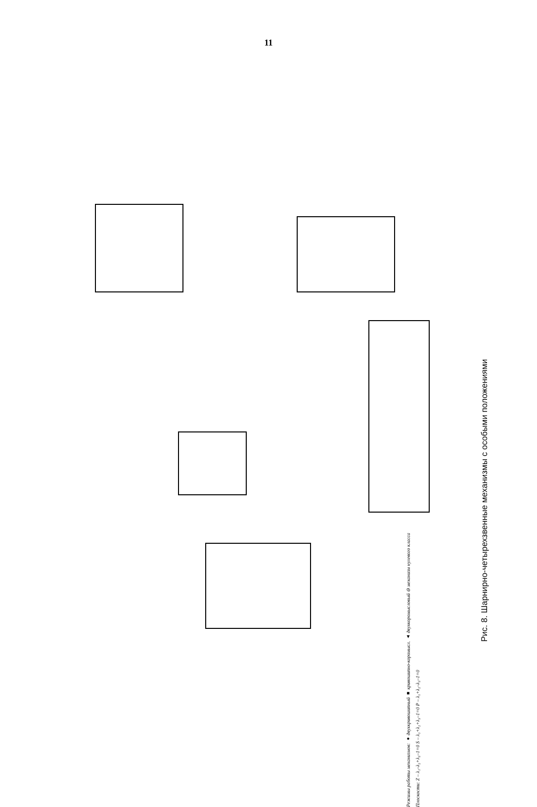11
Режимы работы механизмов: ● двухкривошипный ■ кривошипно-коромысл. ▲ двухкоромысловый ⊖ механизм нулевого класса
Плоскости: Z – λ₁–λ₂+λ₃–1=0 S – λ₁+λ₂+λ₃–1=0 P – λ₁+λ₂–λ₃–1=0
Рис. 8. Шарнирно-четырехзвенные механизмы с особыми положениями